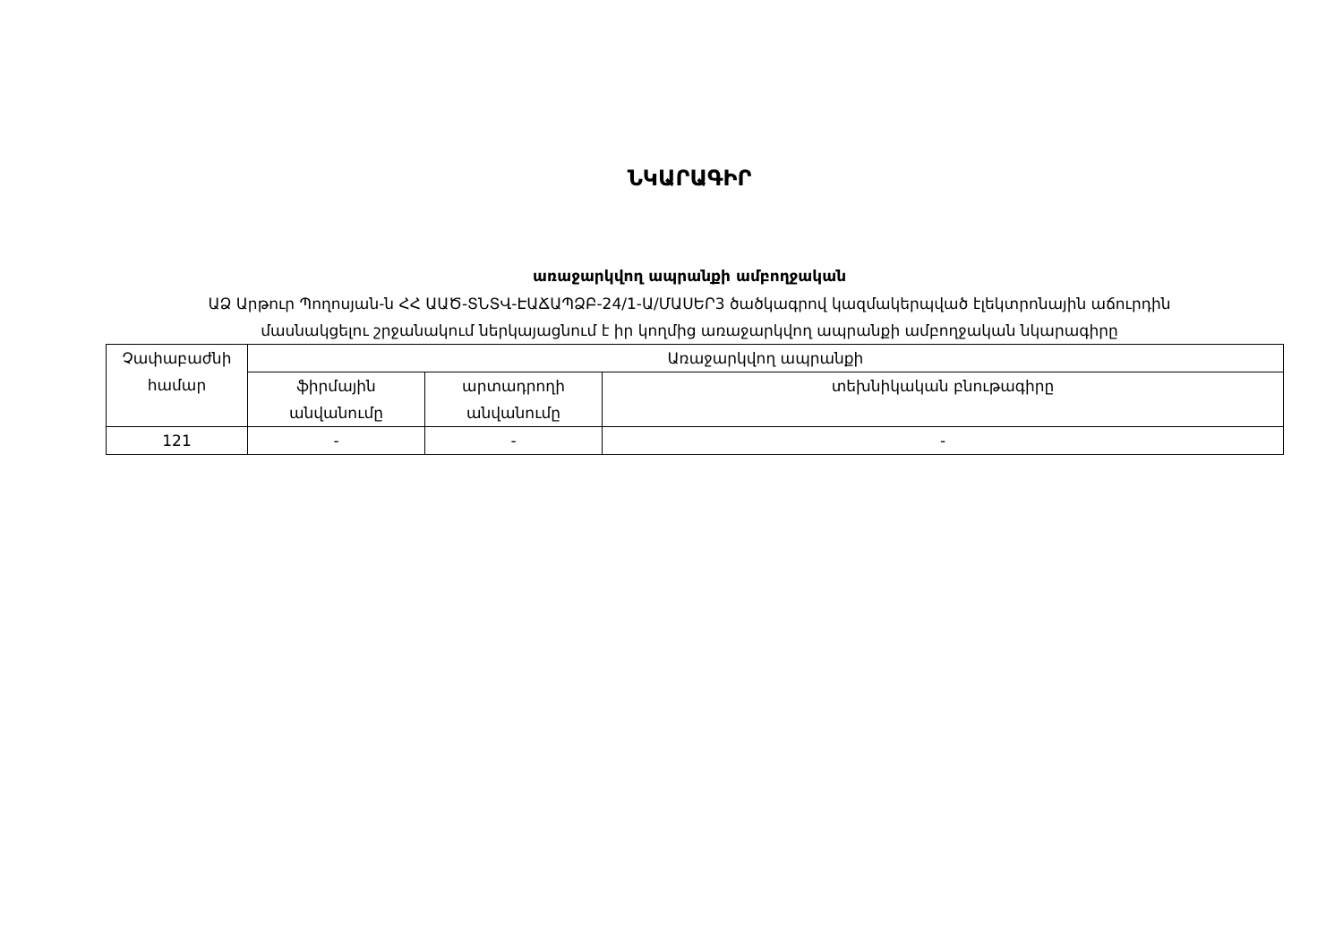ՆԿԱՐԱԳԻՐ
առաջարկվող ապրանքի ամբողջական
ԱՁ Արթուր Պողոսյան-ն ՀՀ ԱԱԾ-ՏՆՏՎ-ԷԱՃԱՊՁԲ-24/1-Ա/ՄԱՍԵՐ3 ծածկագրով կազմակերպված էլեկտրոնային աճուրդին
մասնակցելու շրջանակում ներկայացնում է իր կողմից առաջարկվող ապրանքի ամբողջական նկարագիրը
| Չափաբաժնի համար | Առաջարկվող ապրանքի | | |
| | ֆիրմային անվանումը | արտադրողի անվանումը | տեխնիկական բնութագիրը |
| 121 | - | - | - |